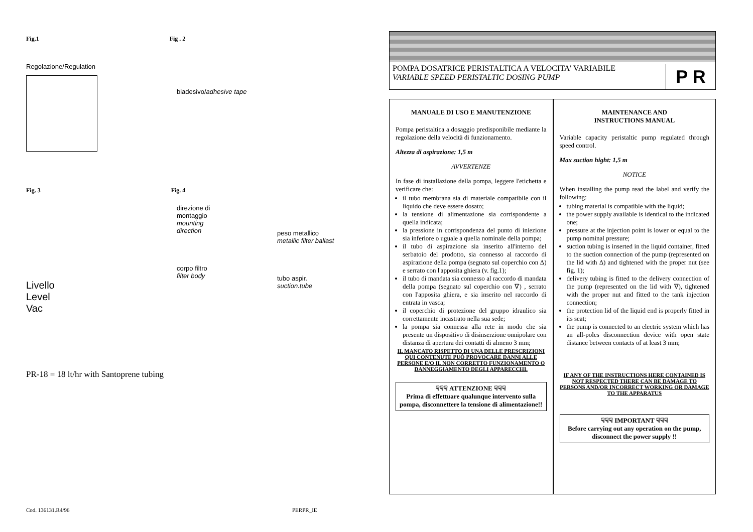Fig.1 Fig . 2
Regolazione/Regulation
biadesivo/adhesive tape
Fig. 3 Fig. 4
Livello
Level
Vac
direzione di montaggio
mounting direction
corpo filtro
filter body
peso metallico
metallic filter ballast
tubo aspir.
suction.tube
PR-18 = 18 lt/hr with Santoprene tubing
POMPA DOSATRICE PERISTALTICA A VELOCITA' VARIABILE
VARIABLE SPEED PERISTALTIC DOSING PUMP
P R
MANUALE DI USO E MANUTENZIONE
Pompa peristaltica a dosaggio predisponibile mediante la regolazione della velocità di funzionamento.
Altezza di aspirazione: 1,5 m
AVVERTENZE
In fase di installazione della pompa, leggere l'etichetta e verificare che:
il tubo membrana sia di materiale compatibile con il liquido che deve essere dosato;
la tensione di alimentazione sia corrispondente a quella indicata;
la pressione in corrispondenza del punto di iniezione sia inferiore o uguale a quella nominale della pompa;
il tubo di aspirazione sia inserito all'interno del serbatoio del prodotto, sia connesso al raccordo di aspirazione della pompa (segnato sul coperchio con Δ) e serrato con l'apposita ghiera (v. fig.1);
il tubo di mandata sia connesso al raccordo di mandata della pompa (segnato sul coperchio con ∇) , serrato con l'apposita ghiera, e sia inserito nel raccordo di entrata in vasca;
il coperchio di protezione del gruppo idraulico sia correttamente incastrato nella sua sede;
la pompa sia connessa alla rete in modo che sia presente un dispositivo di disinserzione onnipolare con distanza di apertura dei contatti di almeno 3 mm;
IL MANCATO RISPETTO DI UNA DELLE PRESCRIZIONI QUI CONTENUTE PUÒ PROVOCARE DANNI ALLE PERSONE E/O IL NON CORRETTO FUNZIONAMENTO O DANNEGGIAMENTO DEGLI APPARECCHI.
☟☟☟ ATTENZIONE ☟☟☟
Prima di effettuare qualunque intervento sulla pompa, disconnettere la tensione di alimentazione!!
MAINTENANCE AND
INSTRUCTIONS MANUAL
Variable capacity peristaltic pump regulated through speed control.
Max suction hight: 1,5 m
NOTICE
When installing the pump read the label and verify the following:
tubing material is compatible with the liquid;
the power supply available is identical to the indicated one;
pressure at the injection point is lower or equal to the pump nominal pressure;
suction tubing is inserted in the liquid container, fitted to the suction connection of the pump (represented on the lid with Δ) and tightened with the proper nut (see fig. 1);
delivery tubing is fitted to the delivery connection of the pump (represented on the lid with ∇), tightened with the proper nut and fitted to the tank injection connection;
the protection lid of the liquid end is properly fitted in its seat;
the pump is connected to an electric system which has an all-poles disconnection device with open state distance between contacts of at least 3 mm;
IF ANY OF THE INSTRUCTIONS HERE CONTAINED IS NOT RESPECTED THERE CAN BE DAMAGE TO PERSONS AND/OR INCORRECT WORKING OR DAMAGE TO THE APPARATUS
☟☟☟ IMPORTANT ☟☟☟
Before carrying out any operation on the pump, disconnect the power supply !!
Cod. 136131.R4/96 PERPR_IE